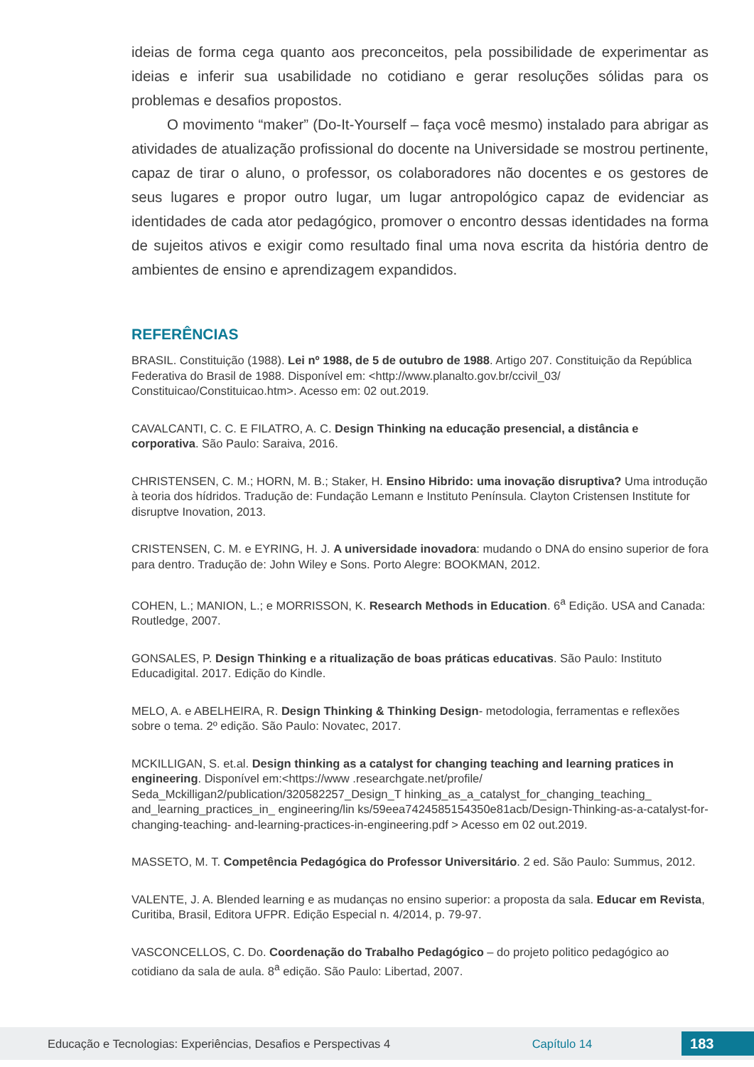ideias de forma cega quanto aos preconceitos, pela possibilidade de experimentar as ideias e inferir sua usabilidade no cotidiano e gerar resoluções sólidas para os problemas e desafios propostos.
O movimento “maker” (Do-It-Yourself – faça você mesmo) instalado para abrigar as atividades de atualização profissional do docente na Universidade se mostrou pertinente, capaz de tirar o aluno, o professor, os colaboradores não docentes e os gestores de seus lugares e propor outro lugar, um lugar antropológico capaz de evidenciar as identidades de cada ator pedagógico, promover o encontro dessas identidades na forma de sujeitos ativos e exigir como resultado final uma nova escrita da história dentro de ambientes de ensino e aprendizagem expandidos.
REFERÊNCIAS
BRASIL. Constituição (1988). Lei nº 1988, de 5 de outubro de 1988. Artigo 207. Constituição da República Federativa do Brasil de 1988. Disponível em: <http://www.planalto.gov.br/ccivil_03/ Constituicao/Constituicao.htm>. Acesso em: 02 out.2019.
CAVALCANTI, C. C. E FILATRO, A. C. Design Thinking na educação presencial, a distância e corporativa. São Paulo: Saraiva, 2016.
CHRISTENSEN, C. M.; HORN, M. B.; Staker, H. Ensino Hibrido: uma inovação disruptiva? Uma introdução à teoria dos hídridos. Tradução de: Fundação Lemann e Instituto Península. Clayton Cristensen Institute for disruptve Inovation, 2013.
CRISTENSEN, C. M. e EYRING, H. J. A universidade inovadora: mudando o DNA do ensino superior de fora para dentro. Tradução de: John Wiley e Sons. Porto Alegre: BOOKMAN, 2012.
COHEN, L.; MANION, L.; e MORRISSON, K. Research Methods in Education. 6<sup>a</sup> Edição. USA and Canada: Routledge, 2007.
GONSALES, P. Design Thinking e a ritualização de boas práticas educativas. São Paulo: Instituto Educadigital. 2017. Edição do Kindle.
MELO, A. e ABELHEIRA, R. Design Thinking & Thinking Design- metodologia, ferramentas e reflexões sobre o tema. 2º edição. São Paulo: Novatec, 2017.
MCKILLIGAN, S. et.al. Design thinking as a catalyst for changing teaching and learning pratices in engineering. Disponível em:<https://www .researchgate.net/profile/ Seda_Mckilligan2/publication/320582257_Design_T hinking_as_a_catalyst_for_changing_teaching_ and_learning_practices_in_ engineering/lin ks/59eea7424585154350e81acb/Design-Thinking-as-a-catalyst-for-changing-teaching- and-learning-practices-in-engineering.pdf > Acesso em 02 out.2019.
MASSETO, M. T. Competência Pedagógica do Professor Universitário. 2 ed. São Paulo: Summus, 2012.
VALENTE, J. A. Blended learning e as mudanças no ensino superior: a proposta da sala. Educar em Revista, Curitiba, Brasil, Editora UFPR. Edição Especial n. 4/2014, p. 79-97.
VASCONCELLOS, C. Do. Coordenação do Trabalho Pedagógico – do projeto politico pedagógico ao cotidiano da sala de aula. 8<sup>a</sup> edição. São Paulo: Libertad, 2007.
Educação e Tecnologias: Experiências, Desafios e Perspectivas 4 Capítulo 14 183